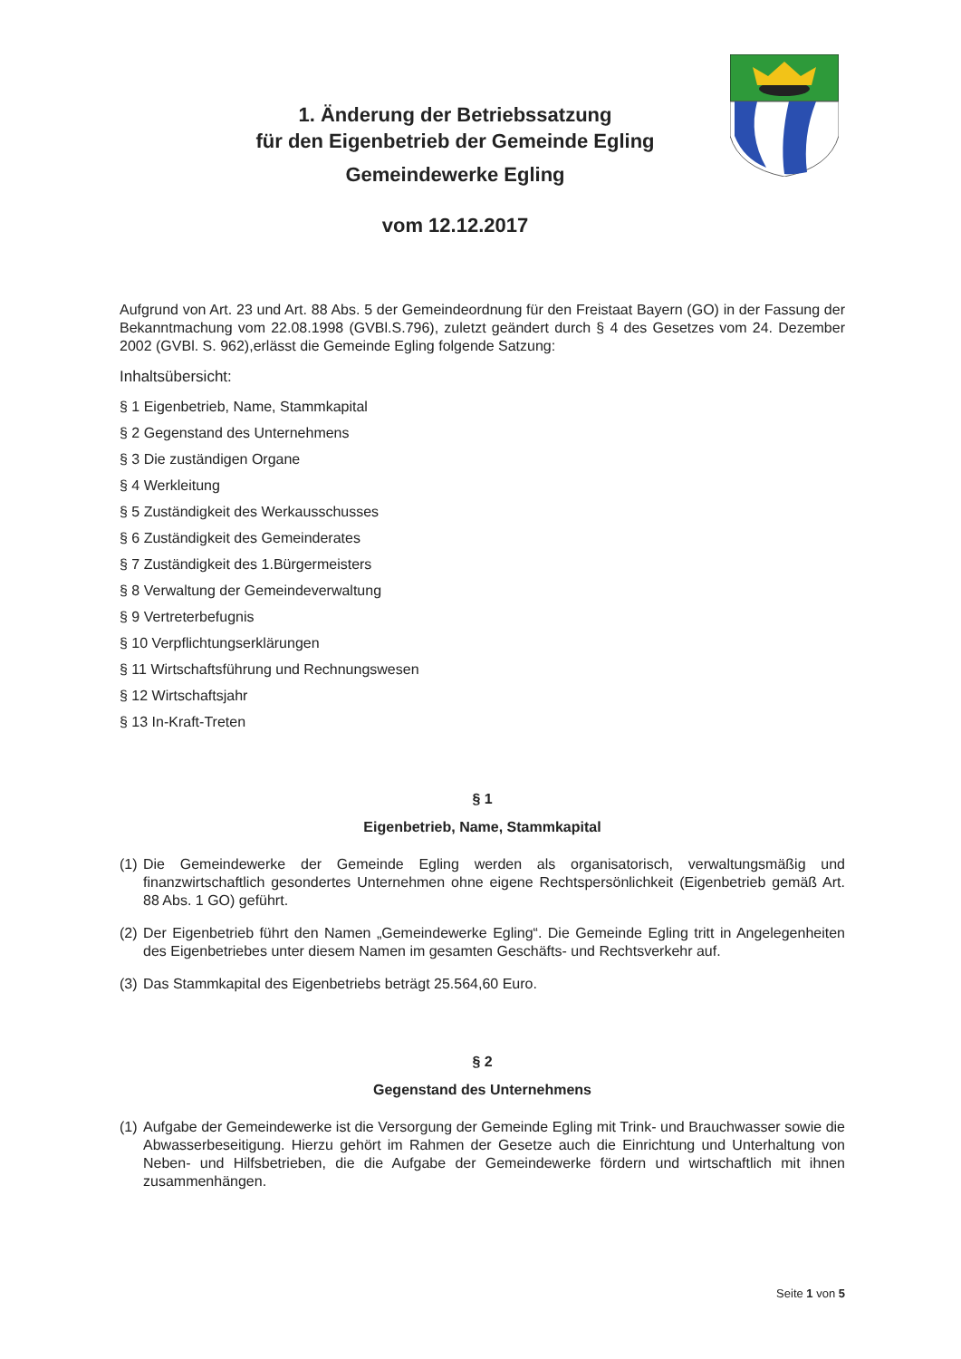1. Änderung der Betriebssatzung
für den Eigenbetrieb der Gemeinde Egling
Gemeindewerke Egling
vom 12.12.2017
Aufgrund von Art. 23 und Art. 88 Abs. 5 der Gemeindeordnung für den Freistaat Bayern (GO) in der Fassung der Bekanntmachung vom 22.08.1998 (GVBl.S.796), zuletzt geändert durch § 4 des Gesetzes vom 24. Dezember 2002 (GVBl. S. 962),erlässt die Gemeinde Egling folgende Satzung:
Inhaltsübersicht:
§ 1 Eigenbetrieb, Name, Stammkapital
§ 2 Gegenstand des Unternehmens
§ 3 Die zuständigen Organe
§ 4 Werkleitung
§ 5 Zuständigkeit des Werkausschusses
§ 6 Zuständigkeit des Gemeinderates
§ 7 Zuständigkeit des 1.Bürgermeisters
§ 8 Verwaltung der Gemeindeverwaltung
§ 9 Vertreterbefugnis
§ 10 Verpflichtungserklärungen
§ 11 Wirtschaftsführung und Rechnungswesen
§ 12 Wirtschaftsjahr
§ 13 In-Kraft-Treten
§ 1
Eigenbetrieb, Name, Stammkapital
(1)
Die Gemeindewerke der Gemeinde Egling werden als organisatorisch, verwaltungsmäßig und finanzwirtschaftlich gesondertes Unternehmen ohne eigene Rechtspersönlichkeit (Eigenbetrieb gemäß Art. 88 Abs. 1 GO) geführt.
(2)
Der Eigenbetrieb führt den Namen „Gemeindewerke Egling“. Die Gemeinde Egling tritt in Angelegenheiten des Eigenbetriebes unter diesem Namen im gesamten Geschäfts- und Rechtsverkehr auf.
(3)
Das Stammkapital des Eigenbetriebs beträgt 25.564,60 Euro.
§ 2
Gegenstand des Unternehmens
(1)
Aufgabe der Gemeindewerke ist die Versorgung der Gemeinde Egling mit Trink- und Brauchwasser sowie die Abwasserbeseitigung. Hierzu gehört im Rahmen der Gesetze auch die Einrichtung und Unterhaltung von Neben- und Hilfsbetrieben, die die Aufgabe der Gemeindewerke fördern und wirtschaftlich mit ihnen zusammenhängen.
Seite 1 von 5